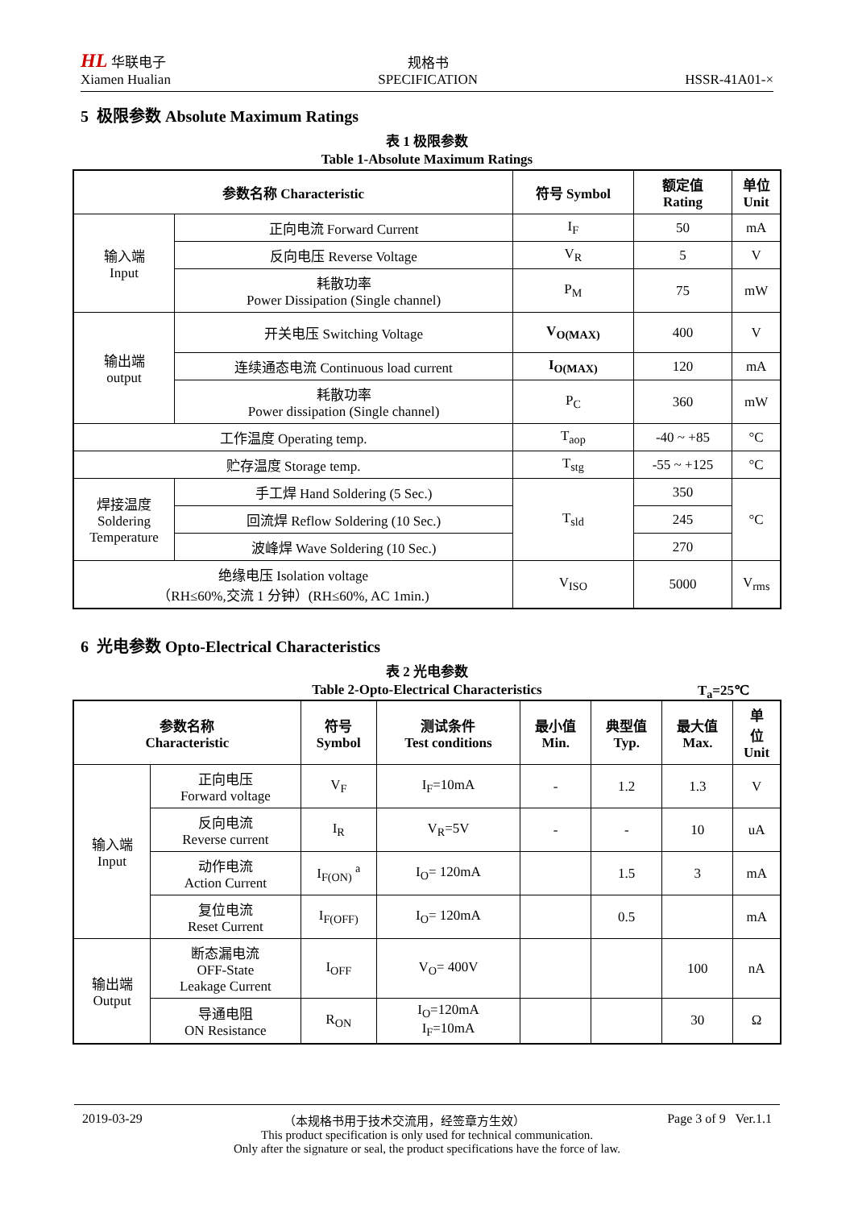HL 华联电子
Xiamen Hualian
规格书
SPECIFICATION
HSSR-41A01-×
5 极限参数 Absolute Maximum Ratings
表 1 极限参数
Table 1-Absolute Maximum Ratings
| 参数名称 Characteristic | | 符号 Symbol | 额定值 Rating | 单位 Unit |
| --- | --- | --- | --- | --- |
| 输入端 Input | 正向电流 Forward Current | I<sub>F</sub> | 50 | mA |
| | 反向电压 Reverse Voltage | V<sub>R</sub> | 5 | V |
| | 耗散功率 Power Dissipation (Single channel) | P<sub>M</sub> | 75 | mW |
| 输出端 output | 开关电压 Switching Voltage | V<sub>O(MAX)</sub> | 400 | V |
| | 连续通态电流 Continuous load current | I<sub>O(MAX)</sub> | 120 | mA |
| | 耗散功率 Power dissipation (Single channel) | P<sub>C</sub> | 360 | mW |
| 工作温度 Operating temp. | | T<sub>aop</sub> | -40 ~ +85 | °C |
| 贮存温度 Storage temp. | | T<sub>stg</sub> | -55 ~ +125 | °C |
| 焊接温度 Soldering Temperature | 手工焊 Hand Soldering (5 Sec.) | T<sub>sld</sub> | 350 | °C |
| | 回流焊 Reflow Soldering (10 Sec.) | | 245 | |
| | 波峰焊 Wave Soldering (10 Sec.) | | 270 | |
| 绝缘电压 Isolation voltage （RH≤60%,交流 1 分钟）(RH≤60%, AC 1min.) | | V<sub>ISO</sub> | 5000 | V<sub>rms</sub> |
6 光电参数 Opto-Electrical Characteristics
表 2 光电参数
Table 2-Opto-Electrical Characteristics T<sub>a</sub>=25℃
| 参数名称 Characteristic | | 符号 Symbol | 测试条件 Test conditions | 最小值 Min. | 典型值 Typ. | 最大值 Max. | 单 位 Unit |
| --- | --- | --- | --- | --- | --- | --- | --- |
| 输入端 Input | 正向电压 Forward voltage | V<sub>F</sub> | I<sub>F</sub>=10mA | - | 1.2 | 1.3 | V |
| | 反向电流 Reverse current | I<sub>R</sub> | V<sub>R</sub>=5V | - | - | 10 | uA |
| | 动作电流 Action Current | I<sub>F(ON)</sub> <sup>a</sup> | I<sub>O</sub>= 120mA | | 1.5 | 3 | mA |
| | 复位电流 Reset Current | I<sub>F(OFF)</sub> | I<sub>O</sub>= 120mA | | 0.5 | | mA |
| 输出端 Output | 断态漏电流 OFF-State Leakage Current | I<sub>OFF</sub> | V<sub>O</sub>= 400V | | | 100 | nA |
| | 导通电阻 ON Resistance | R<sub>ON</sub> | I<sub>O</sub>=120mA I<sub>F</sub>=10mA | | | 30 | Ω |
2019-03-29 （本规格书用于技术交流用，经签章方生效） Page 3 of 9 Ver.1.1
This product specification is only used for technical communication.
Only after the signature or seal, the product specifications have the force of law.